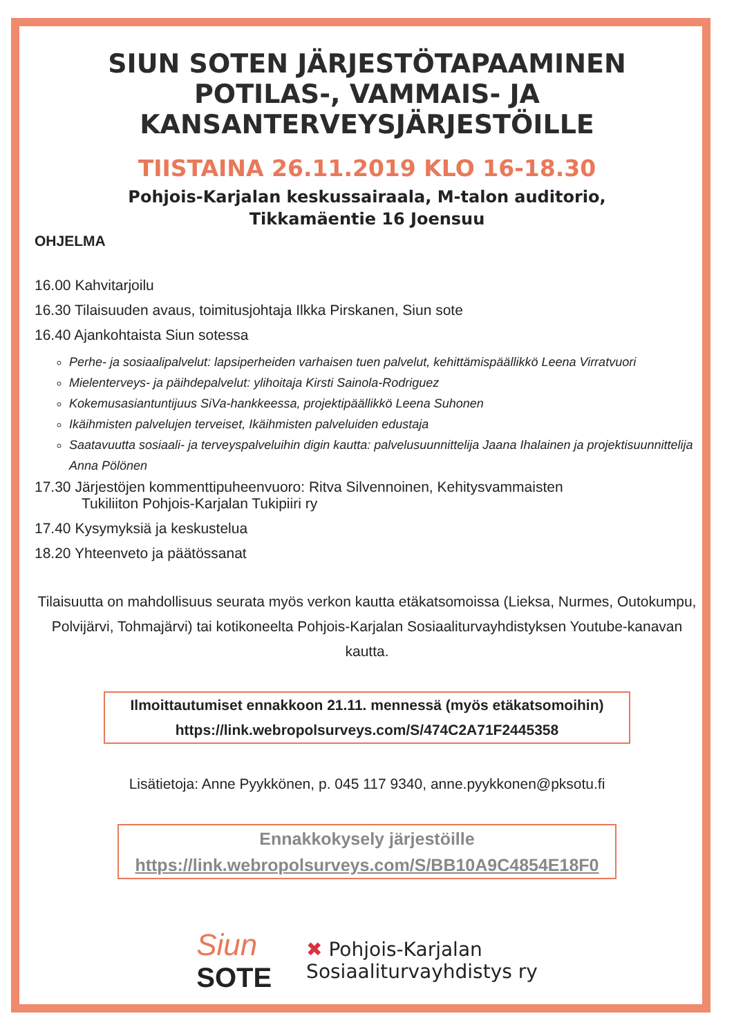SIUN SOTEN JÄRJESTÖTAPAAMINEN
POTILAS-, VAMMAIS- JA
KANSANTERVEYSJÄRJESTÖILLE
TIISTAINA 26.11.2019 KLO 16-18.30
Pohjois-Karjalan keskussairaala, M-talon auditorio,
Tikkamäentie 16 Joensuu
OHJELMA
16.00 Kahvitarjoilu
16.30 Tilaisuuden avaus, toimitusjohtaja Ilkka Pirskanen, Siun sote
16.40 Ajankohtaista Siun sotessa
Perhe- ja sosiaalipalvelut: lapsiperheiden varhaisen tuen palvelut, kehittämispäällikkö Leena Virratvuori
Mielenterveys- ja päihdepalvelut: ylihoitaja Kirsti Sainola-Rodriguez
Kokemusasiantuntijuus SiVa-hankkeessa, projektipäällikkö Leena Suhonen
Ikäihmisten palvelujen terveiset, Ikäihmisten palveluiden edustaja
Saatavuutta sosiaali- ja terveyspalveluihin digin kautta: palvelusuunnittelija Jaana Ihalainen ja projektisuunnittelija Anna Pölönen
17.30 Järjestöjen kommenttipuheenvuoro: Ritva Silvennoinen, Kehitysvammaisten
Tukiliiton Pohjois-Karjalan Tukipiiri ry
17.40 Kysymyksiä ja keskustelua
18.20 Yhteenveto ja päätössanat
Tilaisuutta on mahdollisuus seurata myös verkon kautta etäkatsomoissa (Lieksa, Nurmes, Outokumpu, Polvijärvi, Tohmajärvi) tai kotikoneelta Pohjois-Karjalan Sosiaaliturvayhdistyksen Youtube-kanavan kautta.
Ilmoittautumiset ennakkoon 21.11. mennessä (myös etäkatsomoihin)
https://link.webropolsurveys.com/S/474C2A71F2445358
Lisätietoja: Anne Pyykkönen, p. 045 117 9340, anne.pyykkonen@pksotu.fi
Ennakkokysely järjestöille
https://link.webropolsurveys.com/S/BB10A9C4854E18F0
Siun
SOTE
✖ Pohjois-Karjalan
Sosiaaliturvayhdistys ry